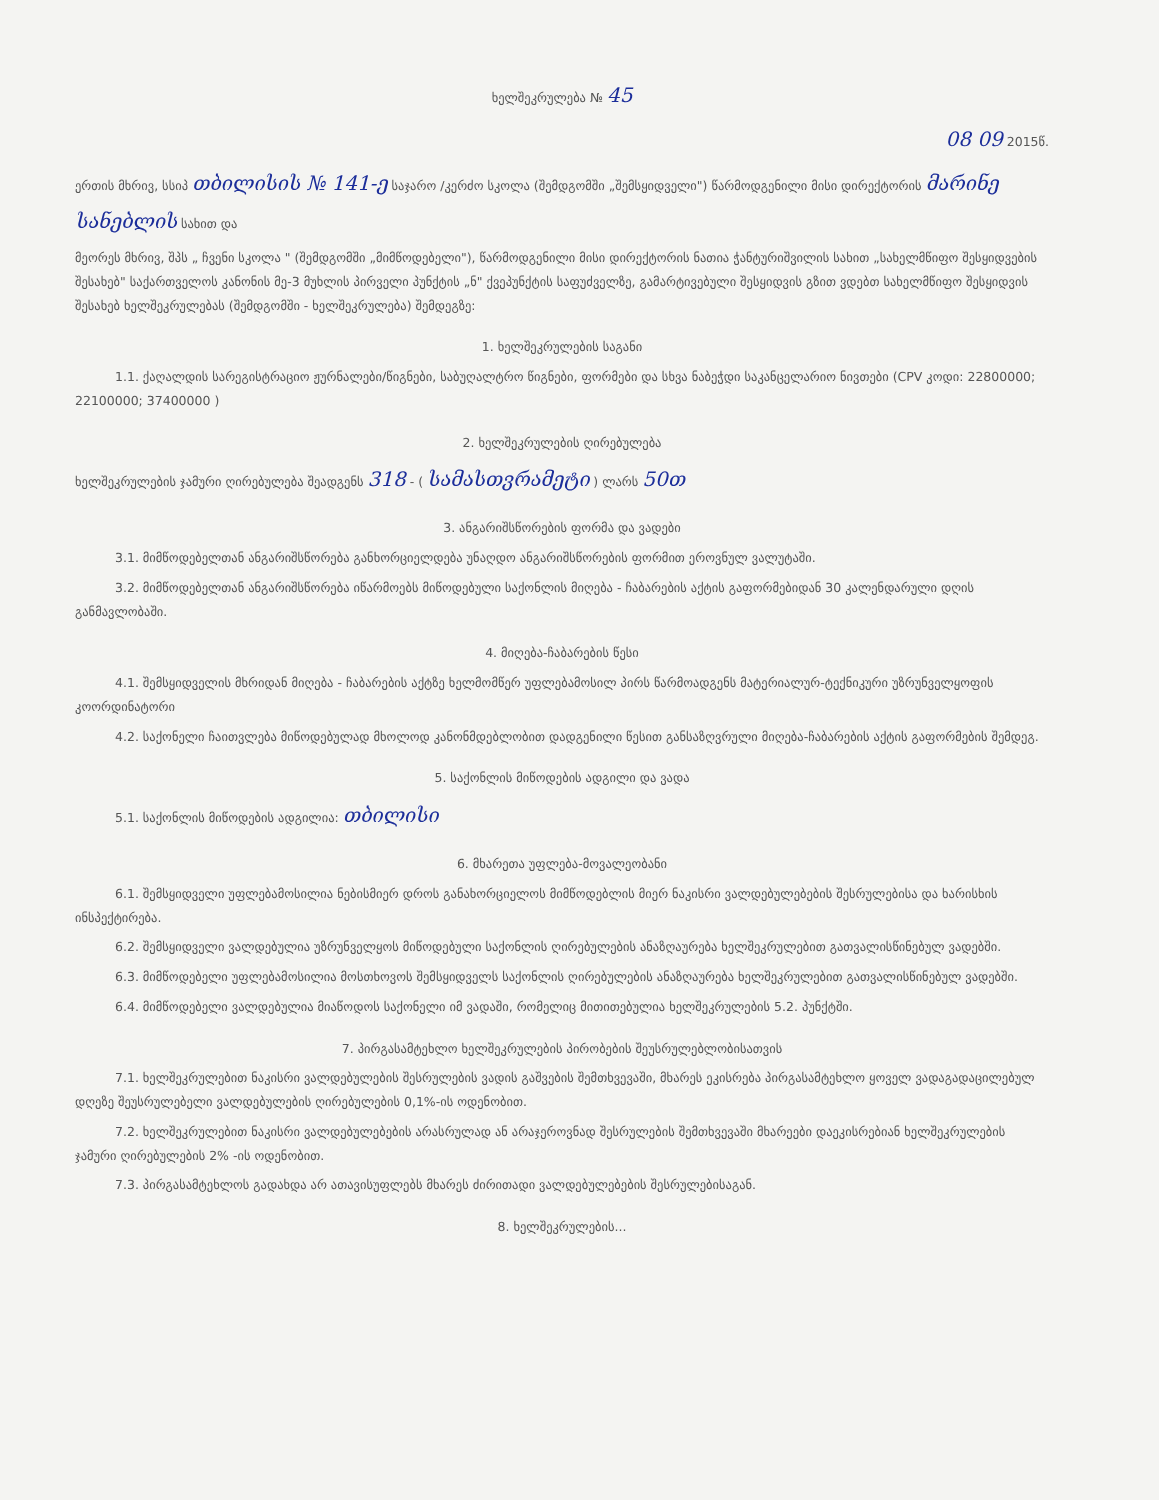ხელშეკრულება № 45
08 09 2015წ.
ერთის მხრივ, სსიპ თბილისის № 141-ე საჯარო /კერძო სკოლა (შემდგომში „შემსყიდველი") წარმოდგენილი მისი დირექტორის მარინე სანებლის სახით და
მეორეს მხრივ, შპს „ ჩვენი სკოლა " (შემდგომში „მიმწოდებელი"), წარმოდგენილი მისი დირექტორის ნათია ჭანტურიშვილის სახით „სახელმწიფო შესყიდვების შესახებ" საქართველოს კანონის მე-3 მუხლის პირველი პუნქტის „ნ" ქვეპუნქტის საფუძველზე, გამარტივებული შესყიდვის გზით ვდებთ სახელმწიფო შესყიდვის შესახებ ხელშეკრულებას (შემდგომში - ხელშეკრულება) შემდეგზე:
1. ხელშეკრულების საგანი
1.1. ქაღალდის სარეგისტრაციო ჟურნალები/წიგნები, საბუღალტრო წიგნები, ფორმები და სხვა ნაბეჭდი საკანცელარიო ნივთები (CPV კოდი: 22800000; 22100000; 37400000 )
2. ხელშეკრულების ღირებულება
ხელშეკრულების ჯამური ღირებულება შეადგენს 318 - ( სამასთვრამეტი ) ლარს 50თ
3. ანგარიშსწორების ფორმა და ვადები
3.1. მიმწოდებელთან ანგარიშსწორება განხორციელდება უნაღდო ანგარიშსწორების ფორმით ეროვნულ ვალუტაში.
3.2. მიმწოდებელთან ანგარიშსწორება იწარმოებს მიწოდებული საქონლის მიღება - ჩაბარების აქტის გაფორმებიდან 30 კალენდარული დღის განმავლობაში.
4. მიღება-ჩაბარების წესი
4.1. შემსყიდველის მხრიდან მიღება - ჩაბარების აქტზე ხელმომწერ უფლებამოსილ პირს წარმოადგენს მატერიალურ-ტექნიკური უზრუნველყოფის კოორდინატორი
4.2. საქონელი ჩაითვლება მიწოდებულად მხოლოდ კანონმდებლობით დადგენილი წესით განსაზღვრული მიღება-ჩაბარების აქტის გაფორმების შემდეგ.
5. საქონლის მიწოდების ადგილი და ვადა
5.1. საქონლის მიწოდების ადგილია: თბილისი
6. მხარეთა უფლება-მოვალეობანი
6.1. შემსყიდველი უფლებამოსილია ნებისმიერ დროს განახორციელოს მიმწოდებლის მიერ ნაკისრი ვალდებულებების შესრულებისა და ხარისხის ინსპექტირება.
6.2. შემსყიდველი ვალდებულია უზრუნველყოს მიწოდებული საქონლის ღირებულების ანაზღაურება ხელშეკრულებით გათვალისწინებულ ვადებში.
6.3. მიმწოდებელი უფლებამოსილია მოსთხოვოს შემსყიდველს საქონლის ღირებულების ანაზღაურება ხელშეკრულებით გათვალისწინებულ ვადებში.
6.4. მიმწოდებელი ვალდებულია მიაწოდოს საქონელი იმ ვადაში, რომელიც მითითებულია ხელშეკრულების 5.2. პუნქტში.
7. პირგასამტეხლო ხელშეკრულების პირობების შეუსრულებლობისათვის
7.1. ხელშეკრულებით ნაკისრი ვალდებულების შესრულების ვადის გაშვების შემთხვევაში, მხარეს ეკისრება პირგასამტეხლო ყოველ ვადაგადაცილებულ დღეზე შეუსრულებელი ვალდებულების ღირებულების 0,1%-ის ოდენობით.
7.2. ხელშეკრულებით ნაკისრი ვალდებულებების არასრულად ან არაჯეროვნად შესრულების შემთხვევაში მხარეები დაეკისრებიან ხელშეკრულების ჯამური ღირებულების 2% -ის ოდენობით.
7.3. პირგასამტეხლოს გადახდა არ ათავისუფლებს მხარეს ძირითადი ვალდებულებების შესრულებისაგან.
8. ხელშეკრულების...